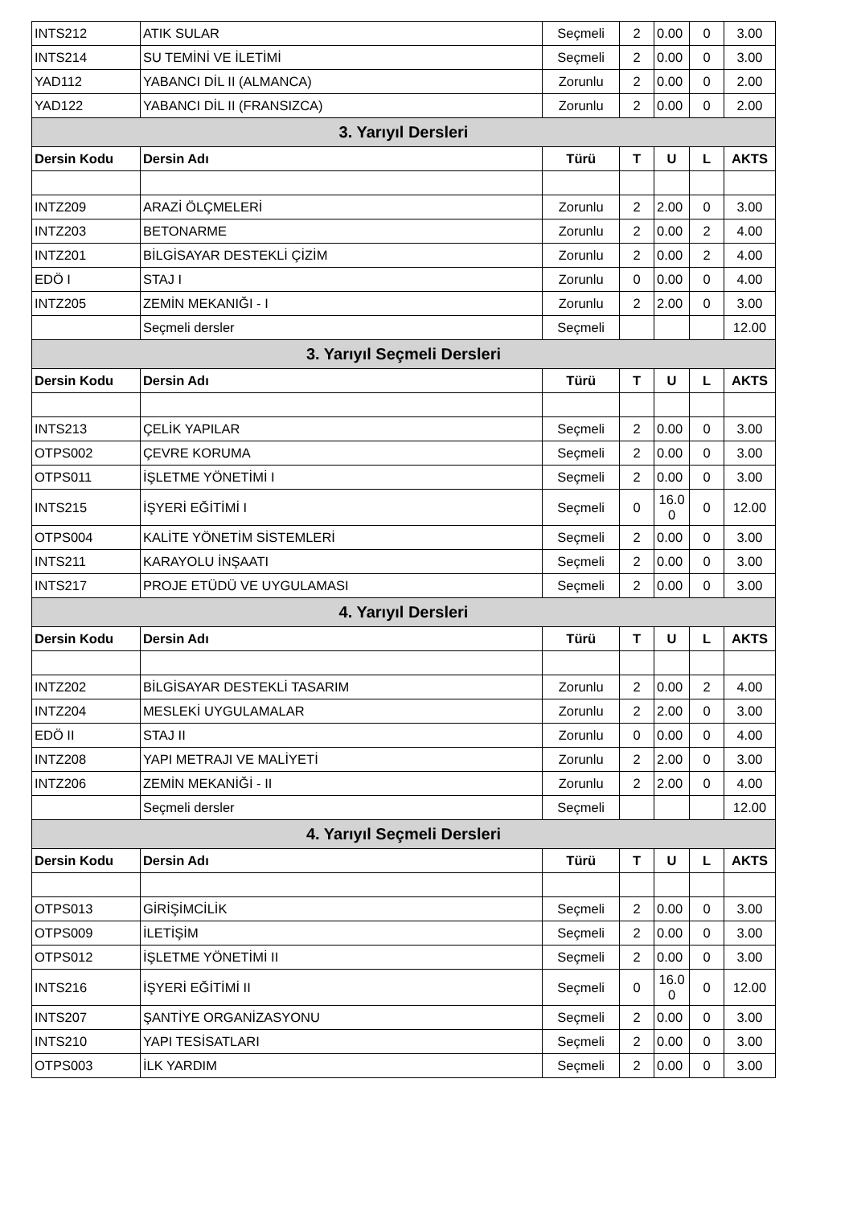| INTS212 | ATIK SULAR | Seçmeli | 2 | 0.00 | 0 | 3.00 |
| INTS214 | SU TEMİNİ VE İLETİMİ | Seçmeli | 2 | 0.00 | 0 | 3.00 |
| YAD112 | YABANCI DİL II (ALMANCA) | Zorunlu | 2 | 0.00 | 0 | 2.00 |
| YAD122 | YABANCI DİL II (FRANSIZCA) | Zorunlu | 2 | 0.00 | 0 | 2.00 |
| 3. Yarıyıl Dersleri | | | | | | |
| Dersin Kodu | Dersin Adı | Türü | T | U | L | AKTS |
| INTZ209 | ARAZİ ÖLÇMELERİ | Zorunlu | 2 | 2.00 | 0 | 3.00 |
| INTZ203 | BETONARME | Zorunlu | 2 | 0.00 | 2 | 4.00 |
| INTZ201 | BİLGİSAYAR DESTEKLİ ÇİZİM | Zorunlu | 2 | 0.00 | 2 | 4.00 |
| EDÖ I | STAJ I | Zorunlu | 0 | 0.00 | 0 | 4.00 |
| INTZ205 | ZEMİN MEKANIĞI - I | Zorunlu | 2 | 2.00 | 0 | 3.00 |
| | Seçmeli dersler | Seçmeli | | | | 12.00 |
| 3. Yarıyıl Seçmeli Dersleri | | | | | | |
| Dersin Kodu | Dersin Adı | Türü | T | U | L | AKTS |
| INTS213 | ÇELİK YAPILAR | Seçmeli | 2 | 0.00 | 0 | 3.00 |
| OTPS002 | ÇEVRE KORUMA | Seçmeli | 2 | 0.00 | 0 | 3.00 |
| OTPS011 | İŞLETME YÖNETİMİ I | Seçmeli | 2 | 0.00 | 0 | 3.00 |
| INTS215 | İŞYERİ EĞİTİMİ I | Seçmeli | 0 | 16.0 0 | 0 | 12.00 |
| OTPS004 | KALİTE YÖNETİM SİSTEMLERİ | Seçmeli | 2 | 0.00 | 0 | 3.00 |
| INTS211 | KARAYOLU İNŞAATI | Seçmeli | 2 | 0.00 | 0 | 3.00 |
| INTS217 | PROJE ETÜDÜ VE UYGULAMASI | Seçmeli | 2 | 0.00 | 0 | 3.00 |
| 4. Yarıyıl Dersleri | | | | | | |
| Dersin Kodu | Dersin Adı | Türü | T | U | L | AKTS |
| INTZ202 | BİLGİSAYAR DESTEKLİ TASARIM | Zorunlu | 2 | 0.00 | 2 | 4.00 |
| INTZ204 | MESLEKİ UYGULAMALAR | Zorunlu | 2 | 2.00 | 0 | 3.00 |
| EDÖ II | STAJ II | Zorunlu | 0 | 0.00 | 0 | 4.00 |
| INTZ208 | YAPI METRAJI VE MALİYETİ | Zorunlu | 2 | 2.00 | 0 | 3.00 |
| INTZ206 | ZEMİN MEKANİĞİ - II | Zorunlu | 2 | 2.00 | 0 | 4.00 |
| | Seçmeli dersler | Seçmeli | | | | 12.00 |
| 4. Yarıyıl Seçmeli Dersleri | | | | | | |
| Dersin Kodu | Dersin Adı | Türü | T | U | L | AKTS |
| OTPS013 | GİRİŞİMCİLİK | Seçmeli | 2 | 0.00 | 0 | 3.00 |
| OTPS009 | İLETİŞİM | Seçmeli | 2 | 0.00 | 0 | 3.00 |
| OTPS012 | İŞLETME YÖNETİMİ II | Seçmeli | 2 | 0.00 | 0 | 3.00 |
| INTS216 | İŞYERİ EĞİTİMİ II | Seçmeli | 0 | 16.0 0 | 0 | 12.00 |
| INTS207 | ŞANTİYE ORGANİZASYONU | Seçmeli | 2 | 0.00 | 0 | 3.00 |
| INTS210 | YAPI TESİSATLARI | Seçmeli | 2 | 0.00 | 0 | 3.00 |
| OTPS003 | İLK YARDIM | Seçmeli | 2 | 0.00 | 0 | 3.00 |